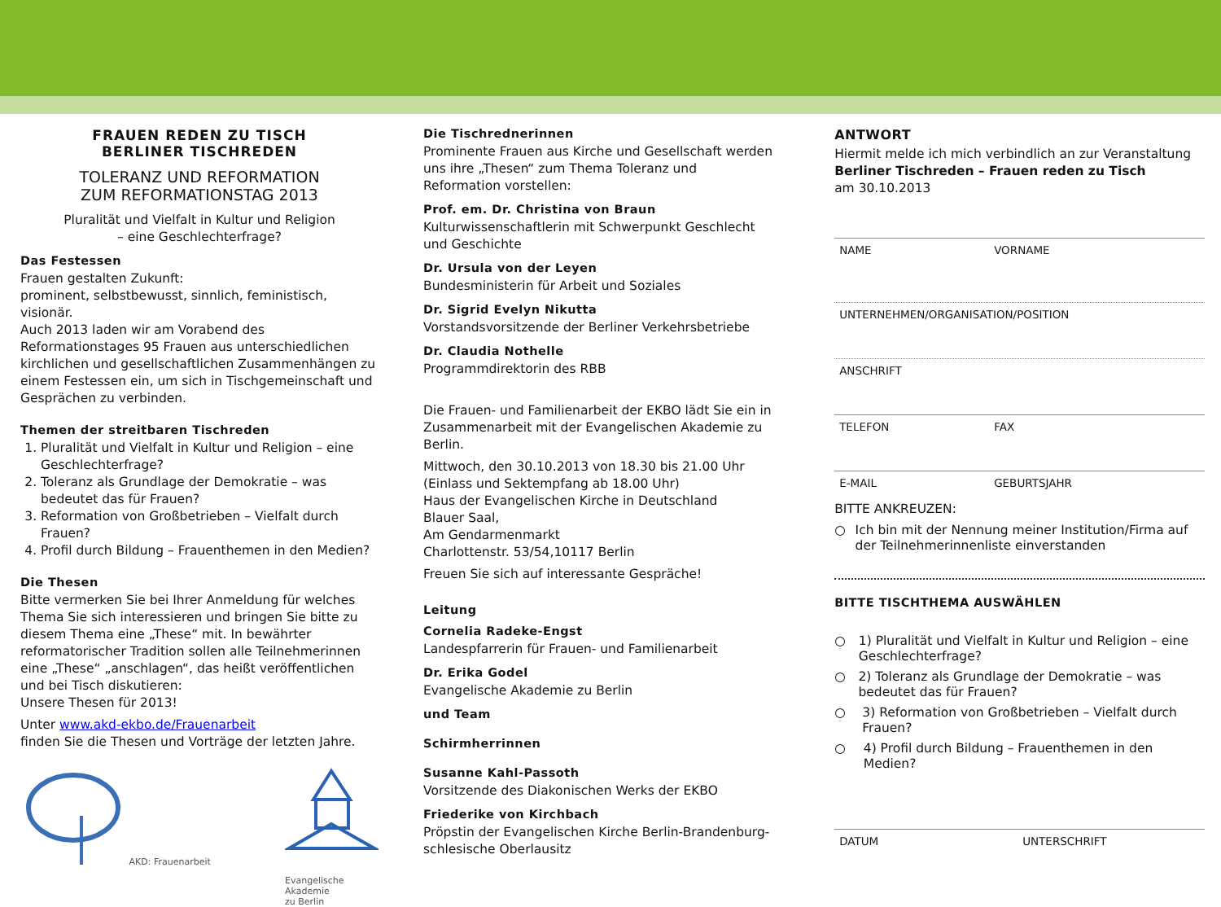FRAUEN REDEN ZU TISCH
BERLINER TISCHREDEN
TOLERANZ UND REFORMATION
ZUM REFORMATIONSTAG 2013
Pluralität und Vielfalt in Kultur und Religion
– eine Geschlechterfrage?
Das Festessen
Frauen gestalten Zukunft:
prominent, selbstbewusst, sinnlich, feministisch, visionär.
Auch 2013 laden wir am Vorabend des Reformationstages 95 Frauen aus unterschiedlichen kirchlichen und gesellschaftlichen Zusammenhängen zu einem Festessen ein, um sich in Tischgemeinschaft und Gesprächen zu verbinden.
Themen der streitbaren Tischreden
1. Pluralität und Vielfalt in Kultur und Religion – eine Geschlechterfrage?
2. Toleranz als Grundlage der Demokratie – was bedeutet das für Frauen?
3. Reformation von Großbetrieben – Vielfalt durch Frauen?
4. Profil durch Bildung – Frauenthemen in den Medien?
Die Thesen
Bitte vermerken Sie bei Ihrer Anmeldung für welches Thema Sie sich interessieren und bringen Sie bitte zu diesem Thema eine „These“ mit. In bewährter reformatorischer Tradition sollen alle Teilnehmerinnen eine „These“ „anschlagen“, das heißt veröffentlichen und bei Tisch diskutieren:
Unsere Thesen für 2013!
Unter www.akd-ekbo.de/Frauenarbeit
finden Sie die Thesen und Vorträge der letzten Jahre.
AKD: Frauenarbeit
Evangelische
Akademie
zu Berlin
Die Tischrednerinnen
Prominente Frauen aus Kirche und Gesellschaft werden uns ihre „Thesen“ zum Thema Toleranz und Reformation vorstellen:
Prof. em. Dr. Christina von Braun
Kulturwissenschaftlerin mit Schwerpunkt Geschlecht und Geschichte
Dr. Ursula von der Leyen
Bundesministerin für Arbeit und Soziales
Dr. Sigrid Evelyn Nikutta
Vorstandsvorsitzende der Berliner Verkehrsbetriebe
Dr. Claudia Nothelle
Programmdirektorin des RBB
Die Frauen- und Familienarbeit der EKBO lädt Sie ein in Zusammenarbeit mit der Evangelischen Akademie zu Berlin.
Mittwoch, den 30.10.2013 von 18.30 bis 21.00 Uhr
(Einlass und Sektempfang ab 18.00 Uhr)
Haus der Evangelischen Kirche in Deutschland
Blauer Saal,
Am Gendarmenmarkt
Charlottenstr. 53/54,10117 Berlin
Freuen Sie sich auf interessante Gespräche!
Leitung
Cornelia Radeke-Engst
Landespfarrerin für Frauen- und Familienarbeit
Dr. Erika Godel
Evangelische Akademie zu Berlin
und Team
Schirmherrinnen
Susanne Kahl-Passoth
Vorsitzende des Diakonischen Werks der EKBO
Friederike von Kirchbach
Pröpstin der Evangelischen Kirche Berlin-Brandenburg-schlesische Oberlausitz
ANTWORT
Hiermit melde ich mich verbindlich an zur Veranstaltung
Berliner Tischreden – Frauen reden zu Tisch
am 30.10.2013
NAME VORNAME
UNTERNEHMEN/ORGANISATION/POSITION
ANSCHRIFT
TELEFON FAX
E-MAIL GEBURTSJAHR
BITTE ANKREUZEN:
○ Ich bin mit der Nennung meiner Institution/Firma auf der Teilnehmerinnenliste einverstanden
BITTE TISCHTHEMA AUSWÄHLEN
○ 1) Pluralität und Vielfalt in Kultur und Religion – eine Geschlechterfrage?
○ 2) Toleranz als Grundlage der Demokratie – was bedeutet das für Frauen?
○ 3) Reformation von Großbetrieben – Vielfalt durch Frauen?
○ 4) Profil durch Bildung – Frauenthemen in den Medien?
DATUM UNTERSCHRIFT